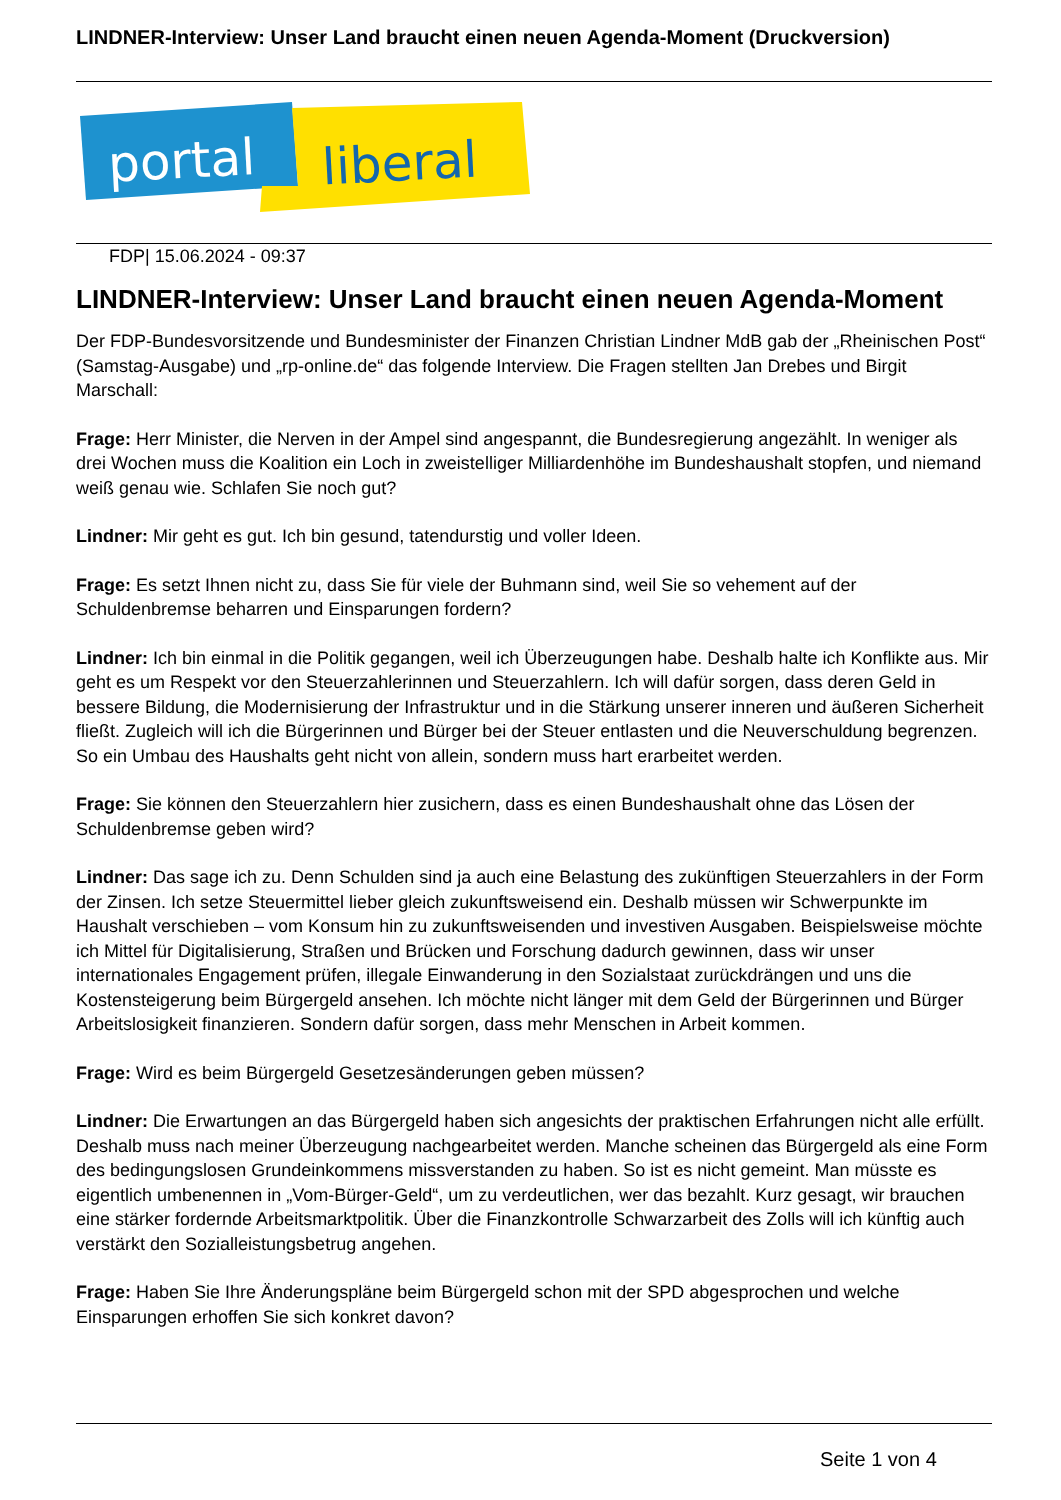LINDNER-Interview: Unser Land braucht einen neuen Agenda-Moment (Druckversion)
portal
liberal
FDP| 15.06.2024 - 09:37
LINDNER-Interview: Unser Land braucht einen neuen Agenda-Moment
Der FDP-Bundesvorsitzende und Bundesminister der Finanzen Christian Lindner MdB gab der „Rheinischen Post“ (Samstag-Ausgabe) und „rp-online.de“ das folgende Interview. Die Fragen stellten Jan Drebes und Birgit Marschall:
Frage: Herr Minister, die Nerven in der Ampel sind angespannt, die Bundesregierung angezählt. In weniger als drei Wochen muss die Koalition ein Loch in zweistelliger Milliardenhöhe im Bundeshaushalt stopfen, und niemand weiß genau wie. Schlafen Sie noch gut?
Lindner: Mir geht es gut. Ich bin gesund, tatendurstig und voller Ideen.
Frage: Es setzt Ihnen nicht zu, dass Sie für viele der Buhmann sind, weil Sie so vehement auf der Schuldenbremse beharren und Einsparungen fordern?
Lindner: Ich bin einmal in die Politik gegangen, weil ich Überzeugungen habe. Deshalb halte ich Konflikte aus. Mir geht es um Respekt vor den Steuerzahlerinnen und Steuerzahlern. Ich will dafür sorgen, dass deren Geld in bessere Bildung, die Modernisierung der Infrastruktur und in die Stärkung unserer inneren und äußeren Sicherheit fließt. Zugleich will ich die Bürgerinnen und Bürger bei der Steuer entlasten und die Neuverschuldung begrenzen. So ein Umbau des Haushalts geht nicht von allein, sondern muss hart erarbeitet werden.
Frage: Sie können den Steuerzahlern hier zusichern, dass es einen Bundeshaushalt ohne das Lösen der Schuldenbremse geben wird?
Lindner: Das sage ich zu. Denn Schulden sind ja auch eine Belastung des zukünftigen Steuerzahlers in der Form der Zinsen. Ich setze Steuermittel lieber gleich zukunftsweisend ein. Deshalb müssen wir Schwerpunkte im Haushalt verschieben – vom Konsum hin zu zukunftsweisenden und investiven Ausgaben. Beispielsweise möchte ich Mittel für Digitalisierung, Straßen und Brücken und Forschung dadurch gewinnen, dass wir unser internationales Engagement prüfen, illegale Einwanderung in den Sozialstaat zurückdrängen und uns die Kostensteigerung beim Bürgergeld ansehen. Ich möchte nicht länger mit dem Geld der Bürgerinnen und Bürger Arbeitslosigkeit finanzieren. Sondern dafür sorgen, dass mehr Menschen in Arbeit kommen.
Frage: Wird es beim Bürgergeld Gesetzesänderungen geben müssen?
Lindner: Die Erwartungen an das Bürgergeld haben sich angesichts der praktischen Erfahrungen nicht alle erfüllt. Deshalb muss nach meiner Überzeugung nachgearbeitet werden. Manche scheinen das Bürgergeld als eine Form des bedingungslosen Grundeinkommens missverstanden zu haben. So ist es nicht gemeint. Man müsste es eigentlich umbenennen in „Vom-Bürger-Geld“, um zu verdeutlichen, wer das bezahlt. Kurz gesagt, wir brauchen eine stärker fordernde Arbeitsmarktpolitik. Über die Finanzkontrolle Schwarzarbeit des Zolls will ich künftig auch verstärkt den Sozialleistungsbetrug angehen.
Frage: Haben Sie Ihre Änderungspläne beim Bürgergeld schon mit der SPD abgesprochen und welche Einsparungen erhoffen Sie sich konkret davon?
Seite 1 von 4